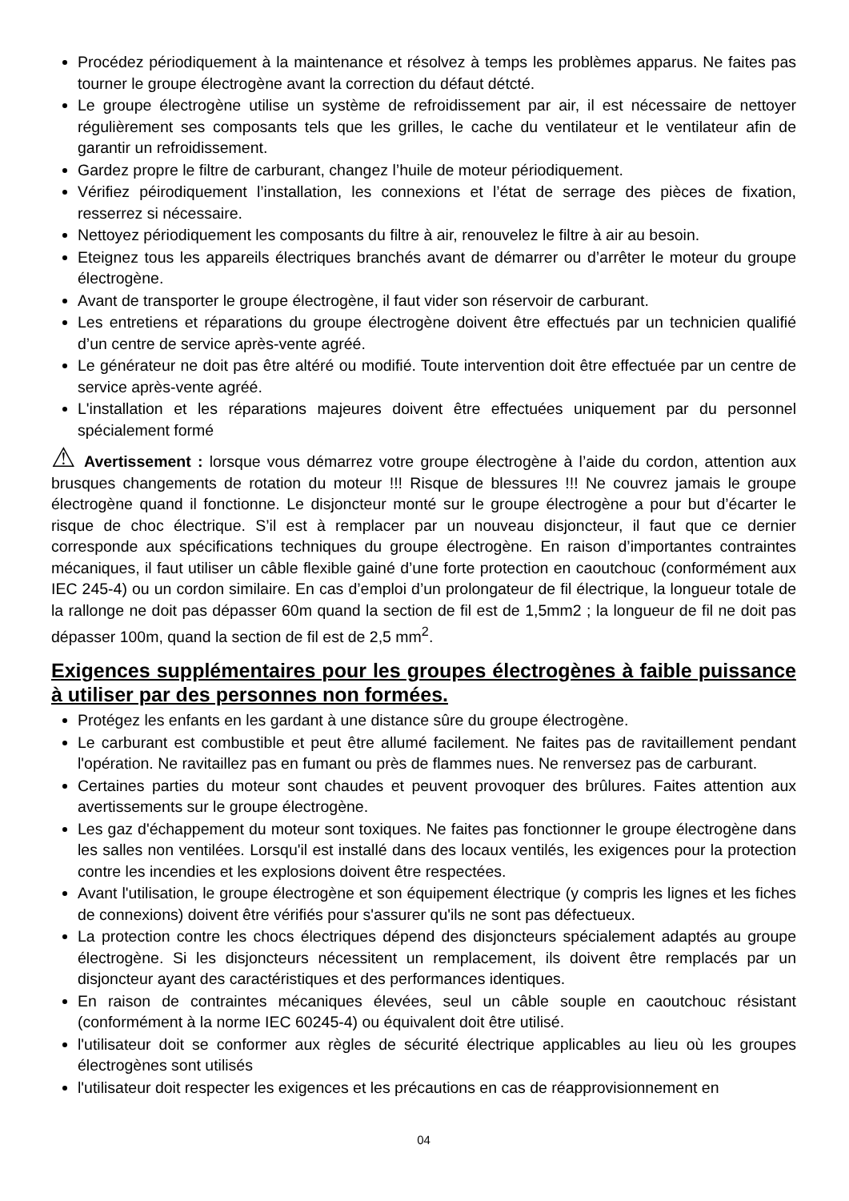Procédez périodiquement à la maintenance et résolvez à temps les problèmes apparus. Ne faites pas tourner le groupe électrogène avant la correction du défaut détcté.
Le groupe électrogène utilise un système de refroidissement par air, il est nécessaire de nettoyer régulièrement ses composants tels que les grilles, le cache du ventilateur et le ventilateur afin de garantir un refroidissement.
Gardez propre le filtre de carburant, changez l’huile de moteur périodiquement.
Vérifiez péirodiquement l’installation, les connexions et l’état de serrage des pièces de fixation, resserrez si nécessaire.
Nettoyez périodiquement les composants du filtre à air, renouvelez le filtre à air au besoin.
Eteignez tous les appareils électriques branchés avant de démarrer ou d’arrêter le moteur du groupe électrogène.
Avant de transporter le groupe électrogène, il faut vider son réservoir de carburant.
Les entretiens et réparations du groupe électrogène doivent être effectués par un technicien qualifié d’un centre de service après-vente agréé.
Le générateur ne doit pas être altéré ou modifié. Toute intervention doit être effectuée par un centre de service après-vente agréé.
L'installation et les réparations majeures doivent être effectuées uniquement par du personnel spécialement formé
⚠ Avertissement : lorsque vous démarrez votre groupe électrogène à l’aide du cordon, attention aux brusques changements de rotation du moteur !!! Risque de blessures !!! Ne couvrez jamais le groupe électrogène quand il fonctionne. Le disjoncteur monté sur le groupe électrogène a pour but d’écarter le risque de choc électrique. S’il est à remplacer par un nouveau disjoncteur, il faut que ce dernier corresponde aux spécifications techniques du groupe électrogène. En raison d’importantes contraintes mécaniques, il faut utiliser un câble flexible gainé d’une forte protection en caoutchouc (conformément aux IEC 245-4) ou un cordon similaire. En cas d’emploi d’un prolongateur de fil électrique, la longueur totale de la rallonge ne doit pas dépasser 60m quand la section de fil est de 1,5mm2 ; la longueur de fil ne doit pas dépasser 100m, quand la section de fil est de 2,5 mm<sup>2</sup>.
Exigences supplémentaires pour les groupes électrogènes à faible puissance à utiliser par des personnes non formées.
Protégez les enfants en les gardant à une distance sûre du groupe électrogène.
Le carburant est combustible et peut être allumé facilement. Ne faites pas de ravitaillement pendant l'opération. Ne ravitaillez pas en fumant ou près de flammes nues. Ne renversez pas de carburant.
Certaines parties du moteur sont chaudes et peuvent provoquer des brûlures. Faites attention aux avertissements sur le groupe électrogène.
Les gaz d'échappement du moteur sont toxiques. Ne faites pas fonctionner le groupe électrogène dans les salles non ventilées. Lorsqu'il est installé dans des locaux ventilés, les exigences pour la protection contre les incendies et les explosions doivent être respectées.
Avant l'utilisation, le groupe électrogène et son équipement électrique (y compris les lignes et les fiches de connexions) doivent être vérifiés pour s'assurer qu'ils ne sont pas défectueux.
La protection contre les chocs électriques dépend des disjoncteurs spécialement adaptés au groupe électrogène. Si les disjoncteurs nécessitent un remplacement, ils doivent être remplacés par un disjoncteur ayant des caractéristiques et des performances identiques.
En raison de contraintes mécaniques élevées, seul un câble souple en caoutchouc résistant (conformément à la norme IEC 60245-4) ou équivalent doit être utilisé.
l'utilisateur doit se conformer aux règles de sécurité électrique applicables au lieu où les groupes électrogènes sont utilisés
l'utilisateur doit respecter les exigences et les précautions en cas de réapprovisionnement en
04